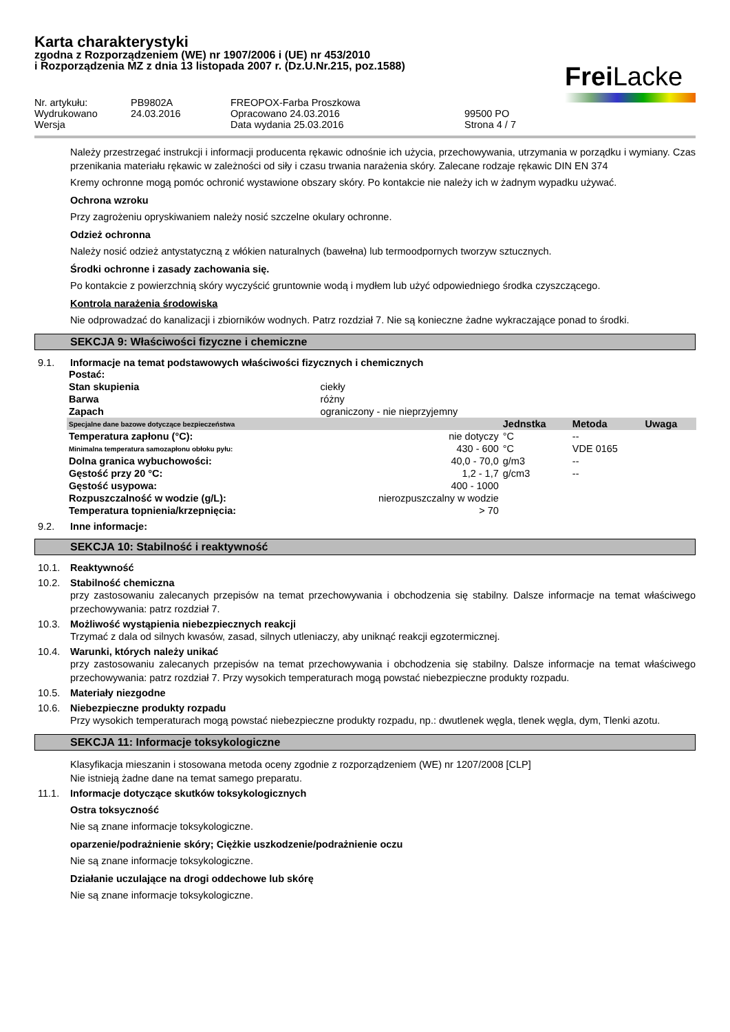Karta charakterystyki
zgodna z Rozporządzeniem (WE) nr 1907/2006 i (UE) nr 453/2010
i Rozporządzenia MZ z dnia 13 listopada 2007 r. (Dz.U.Nr.215, poz.1588)
Frei Lacke
Nr. artykułu: PB9802A FREOPOX-Farba Proszkowa Wydrukowano 24.03.2016 Opracowano 24.03.2016 99500 PO Wersja Data wydania 25.03.2016 Strona 4 / 7
Należy przestrzegać instrukcji i informacji producenta rękawic odnośnie ich użycia, przechowywania, utrzymania w porządku i wymiany. Czas przenikania materiału rękawic w zależności od siły i czasu trwania narażenia skóry. Zalecane rodzaje rękawic DIN EN 374
Kremy ochronne mogą pomóc ochronić wystawione obszary skóry. Po kontakcie nie należy ich w żadnym wypadku używać.
Ochrona wzroku
Przy zagrożeniu opryskiwaniem należy nosić szczelne okulary ochronne.
Odzież ochronna
Należy nosić odzież antystatyczną z włókien naturalnych (bawełna) lub termoodpornych tworzyw sztucznych.
Środki ochronne i zasady zachowania się.
Po kontakcie z powierzchnią skóry wyczyścić gruntownie wodą i mydłem lub użyć odpowiedniego środka czyszczącego.
Kontrola narażenia środowiska
Nie odprowadzać do kanalizacji i zbiorników wodnych. Patrz rozdział 7. Nie są konieczne żadne wykraczające ponad to środki.
SEKCJA 9: Właściwości fizyczne i chemiczne
9.1. Informacje na temat podstawowych właściwości fizycznych i chemicznych
| Postać: | | | | |
| --- | --- | --- | --- | --- |
| Stan skupienia | ciekły | | | |
| Barwa | różny | | | |
| Zapach | ograniczony - nie nieprzyjemny | | | |
| Specjalne dane bazowe dotyczące bezpieczeństwa | | Jednstka | Metoda | Uwaga |
| Temperatura zapłonu (°C): | nie dotyczy | °C | -- | |
| Minimalna temperatura samozapłonu obłoku pyłu: | 430 - 600 | °C | VDE 0165 | |
| Dolna granica wybuchowości: | 40,0 - 70,0 | g/m3 | -- | |
| Gęstość przy 20 °C: | 1,2 - 1,7 | g/cm3 | -- | |
| Gęstość usypowa: | 400 - 1000 | | | |
| Rozpuszczalność w wodzie (g/L): | nierozpuszczalny w wodzie | | | |
| Temperatura topnienia/krzepnięcia: | > 70 | | | |
9.2. Inne informacje:
SEKCJA 10: Stabilność i reaktywność
10.1. Reaktywność
10.2. Stabilność chemiczna
przy zastosowaniu zalecanych przepisów na temat przechowywania i obchodzenia się stabilny. Dalsze informacje na temat właściwego przechowywania: patrz rozdział 7.
10.3. Możliwość wystąpienia niebezpiecznych reakcji
Trzymać z dala od silnych kwasów, zasad, silnych utleniaczy, aby uniknąć reakcji egzotermicznej.
10.4. Warunki, których należy unikać
przy zastosowaniu zalecanych przepisów na temat przechowywania i obchodzenia się stabilny. Dalsze informacje na temat właściwego przechowywania: patrz rozdział 7. Przy wysokich temperaturach mogą powstać niebezpieczne produkty rozpadu.
10.5. Materiały niezgodne
10.6. Niebezpieczne produkty rozpadu
Przy wysokich temperaturach mogą powstać niebezpieczne produkty rozpadu, np.: dwutlenek węgla, tlenek węgla, dym, Tlenki azotu.
SEKCJA 11: Informacje toksykologiczne
Klasyfikacja mieszanin i stosowana metoda oceny zgodnie z rozporządzeniem (WE) nr 1207/2008 [CLP]
Nie istnieją żadne dane na temat samego preparatu.
11.1. Informacje dotyczące skutków toksykologicznych
Ostra toksyczność
Nie są znane informacje toksykologiczne.
oparzenie/podrażnienie skóry; Ciężkie uszkodzenie/podrażnienie oczu
Nie są znane informacje toksykologiczne.
Działanie uczulające na drogi oddechowe lub skórę
Nie są znane informacje toksykologiczne.